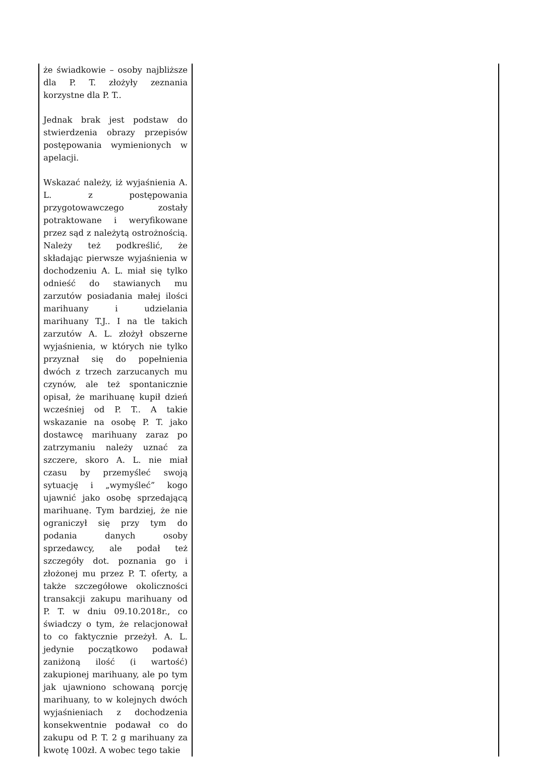| że świadkowie – osoby najbliższe dla P. T. złożyły zeznania korzystne dla P. T.. Jednak brak jest podstaw do stwierdzenia obrazy przepisów postępowania wymienionych w apelacji. Wskazać należy, iż wyjaśnienia A. L. z postępowania przygotowawczego zostały potraktowane i weryfikowane przez sąd z należytą ostrożnością. Należy też podkreślić, że składając pierwsze wyjaśnienia w dochodzeniu A. L. miał się tylko odnieść do stawianych mu zarzutów posiadania małej ilości marihuany i udzielania marihuany T.J.. I na tle takich zarzutów A. L. złożył obszerne wyjaśnienia, w których nie tylko przyznał się do popełnienia dwóch z trzech zarzucanych mu czynów, ale też spontanicznie opisał, że marihuanę kupił dzień wcześniej od P. T.. A takie wskazanie na osobę P. T. jako dostawcę marihuany zaraz po zatrzymaniu należy uznać za szczere, skoro A. L. nie miał czasu by przemyśleć swoją sytuację i „wymyśleć” kogo ujawnić jako osobę sprzedającą marihuanę. Tym bardziej, że nie ograniczył się przy tym do podania danych osoby sprzedawcy, ale podał też szczegóły dot. poznania go i złożonej mu przez P. T. oferty, a także szczegółowe okoliczności transakcji zakupu marihuany od P. T. w dniu 09.10.2018r., co świadczy o tym, że relacjonował to co faktycznie przeżył. A. L. jedynie początkowo podawał zaniżoną ilość (i wartość) zakupionej marihuany, ale po tym jak ujawniono schowaną porcję marihuany, to w kolejnych dwóch wyjaśnieniach z dochodzenia konsekwentnie podawał co do zakupu od P. T. 2 g marihuany za kwotę 100zł. A wobec tego takie | |